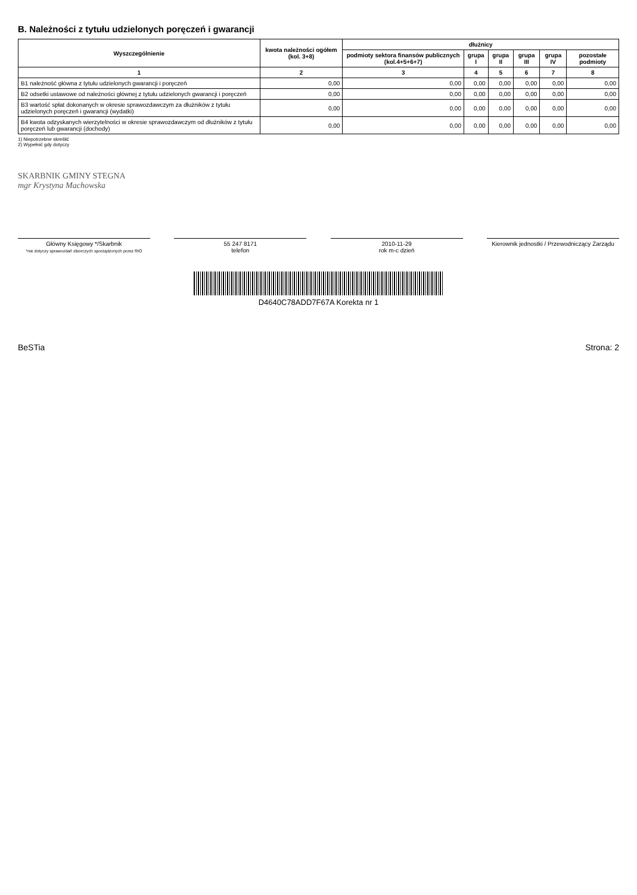B. Należności z tytułu udzielonych poręczeń i gwarancji
| Wyszczególnienie | kwota należności ogółem (kol. 3+8) | dłużnicy | | | | | |
| --- | --- | --- | --- | --- | --- | --- | --- |
| | | podmioty sektora finansów publicznych (kol.4+5+6+7) | grupa I | grupa II | grupa III | grupa IV | pozostałe podmioty |
| 1 | 2 | 3 | 4 | 5 | 6 | 7 | 8 |
| B1 należność główna z tytułu udzielonych gwarancji i poręczeń | 0,00 | 0,00 | 0,00 | 0,00 | 0,00 | 0,00 | 0,00 |
| B2 odsetki ustawowe od należności głównej z tytułu udzielonych gwarancji i poręczeń | 0,00 | 0,00 | 0,00 | 0,00 | 0,00 | 0,00 | 0,00 |
| B3 wartość spłat dokonanych w okresie sprawozdawczym za dłużników z tytułu udzielonych poręczeń i gwarancji (wydatki) | 0,00 | 0,00 | 0,00 | 0,00 | 0,00 | 0,00 | 0,00 |
| B4 kwota odzyskanych wierzytelności w okresie sprawozdawczym od dłużników z tytułu poręczeń lub gwarancji (dochody) | 0,00 | 0,00 | 0,00 | 0,00 | 0,00 | 0,00 | 0,00 |
1) Niepotrzebne skreślić
2) Wypełnić gdy dotyczy
SKARBNIK GMINY STEGNA
mgr Krystyna Machowska
Główny Księgowy */Skarbnik
*nie dotyczy sprawozdań zbiorczych sporządzonych przez RIO
55 247 8171
telefon
2010-11-29
rok m-c dzień
Kierownik jednostki / Przewodniczący Zarządu
D4640C78ADD7F67A Korekta nr 1
BeSTia Strona: 2